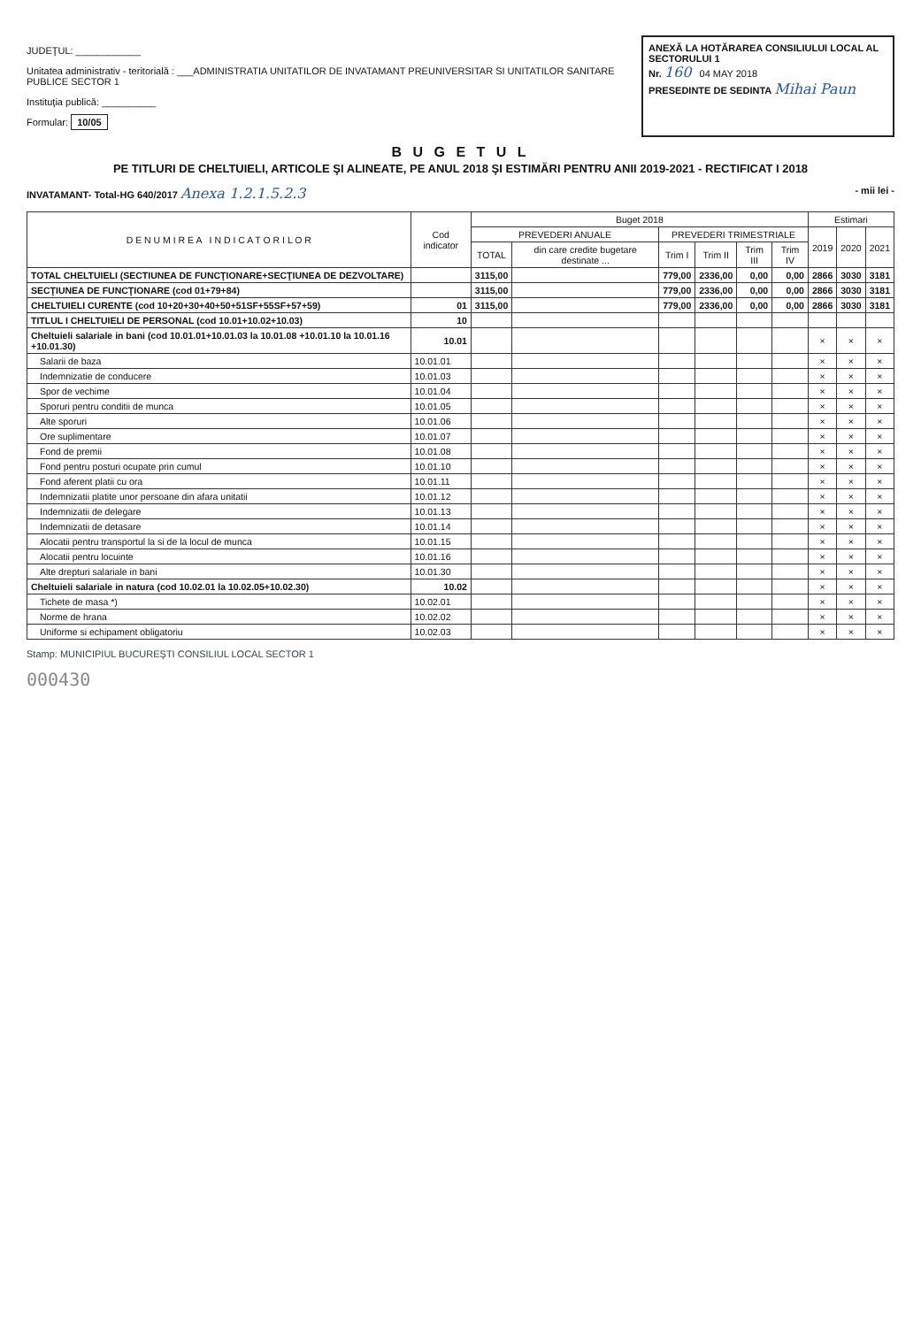JUDEŢUL: ____________
Unitatea administrativ - teritorială : ___ADMINISTRATIA UNITATILOR DE INVATAMANT PREUNIVERSITAR SI UNITATILOR SANITARE PUBLICE SECTOR 1
Instituţia publică: __________
Formular: 10/05
ANEXĂ LA HOTĂRAREA CONSILIULUI LOCAL AL SECTORULUI 1
Nr. 160 04 MAY 2018
PRESEDINTE DE SEDINTA Mihai Paun
B U G E T U L
PE TITLURI DE CHELTUIELI, ARTICOLE ŞI ALINEATE, PE ANUL 2018 ŞI ESTIMĂRI PENTRU ANII 2019-2021 - RECTIFICAT I 2018
INVATAMANT- Total-HG 640/2017 Anexa 1.2.1.5.2.3 - mii lei -
| D E N U M I R E A I N D I C A T O R I L O R | Cod indicator | Buget 2018 | | | | | | Estimari | | |
| --- | --- | --- | --- | --- | --- | --- | --- | --- | --- | --- |
| | | PREVEDERI ANUALE | | PREVEDERI TRIMESTRIALE | | | | 2019 | 2020 | 2021 |
| | | TOTAL | din care credite bugetare destinate ... | Trim I | Trim II | Trim III | Trim IV | | | |
| TOTAL CHELTUIELI (SECTIUNEA DE FUNCŢIONARE+SECŢIUNEA DE DEZVOLTARE) | | 3115,00 | | 779,00 | 2336,00 | 0,00 | 0,00 | 2866 | 3030 | 3181 |
| SECŢIUNEA DE FUNCŢIONARE (cod 01+79+84) | | 3115,00 | | 779,00 | 2336,00 | 0,00 | 0,00 | 2866 | 3030 | 3181 |
| CHELTUIELI CURENTE (cod 10+20+30+40+50+51SF+55SF+57+59) | 01 | 3115,00 | | 779,00 | 2336,00 | 0,00 | 0,00 | 2866 | 3030 | 3181 |
| TITLUL I CHELTUIELI DE PERSONAL (cod 10.01+10.02+10.03) | 10 | | | | | | | | | |
| Cheltuieli salariale in bani (cod 10.01.01+10.01.03 la 10.01.08 +10.01.10 la 10.01.16 +10.01.30) | 10.01 | | | | | | | × | × | × |
| Salarii de baza | 10.01.01 | | | | | | | × | × | × |
| Indemnizatie de conducere | 10.01.03 | | | | | | | × | × | × |
| Spor de vechime | 10.01.04 | | | | | | | × | × | × |
| Sporuri pentru conditii de munca | 10.01.05 | | | | | | | × | × | × |
| Alte sporuri | 10.01.06 | | | | | | | × | × | × |
| Ore suplimentare | 10.01.07 | | | | | | | × | × | × |
| Fond de premii | 10.01.08 | | | | | | | × | × | × |
| Fond pentru posturi ocupate prin cumul | 10.01.10 | | | | | | | × | × | × |
| Fond aferent platii cu ora | 10.01.11 | | | | | | | × | × | × |
| Indemnizatii platite unor persoane din afara unitatii | 10.01.12 | | | | | | | × | × | × |
| Indemnizatii de delegare | 10.01.13 | | | | | | | × | × | × |
| Indemnizatii de detasare | 10.01.14 | | | | | | | × | × | × |
| Alocatii pentru transportul la si de la locul de munca | 10.01.15 | | | | | | | × | × | × |
| Alocatii pentru locuinte | 10.01.16 | | | | | | | × | × | × |
| Alte drepturi salariale in bani | 10.01.30 | | | | | | | × | × | × |
| Cheltuieli salariale in natura (cod 10.02.01 la 10.02.05+10.02.30) | 10.02 | | | | | | | × | × | × |
| Tichete de masa *) | 10.02.01 | | | | | | | × | × | × |
| Norme de hrana | 10.02.02 | | | | | | | × | × | × |
| Uniforme si echipament obligatoriu | 10.02.03 | | | | | | | × | × | × |
Stamp: MUNICIPIUL BUCUREŞTI CONSILIUL LOCAL SECTOR 1
000430